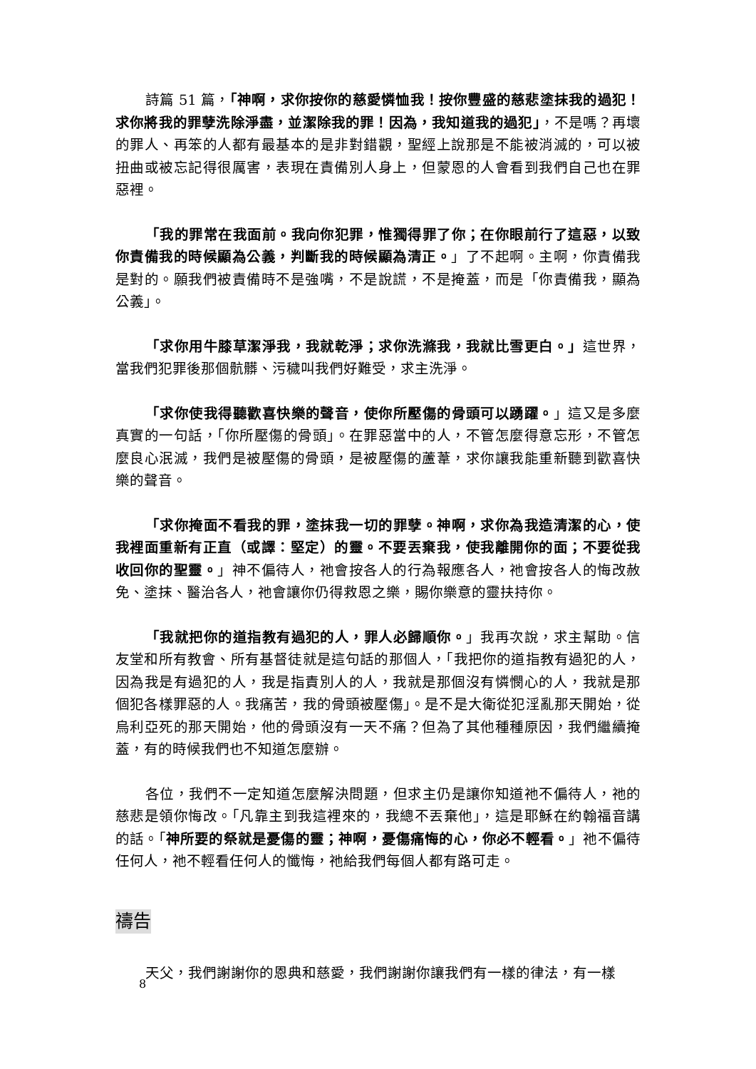詩篇 51 篇，「神啊，求你按你的慈愛憐恤我！按你豐盛的慈悲塗抹我的過犯！求你將我的罪孽洗除淨盡，並潔除我的罪！因為，我知道我的過犯」，不是嗎？再壞的罪人、再笨的人都有最基本的是非對錯觀，聖經上說那是不能被消滅的，可以被扭曲或被忘記得很厲害，表現在責備別人身上，但蒙恩的人會看到我們自己也在罪惡裡。
「我的罪常在我面前。我向你犯罪，惟獨得罪了你；在你眼前行了這惡，以致你責備我的時候顯為公義，判斷我的時候顯為清正。」了不起啊。主啊，你責備我是對的。願我們被責備時不是強嘴，不是說謊，不是掩蓋，而是「你責備我，顯為公義」。
「求你用牛膝草潔淨我，我就乾淨；求你洗滌我，我就比雪更白。」這世界，當我們犯罪後那個骯髒、污穢叫我們好難受，求主洗淨。
「求你使我得聽歡喜快樂的聲音，使你所壓傷的骨頭可以踴躍。」這又是多麼真實的一句話，「你所壓傷的骨頭」。在罪惡當中的人，不管怎麼得意忘形，不管怎麼良心泯滅，我們是被壓傷的骨頭，是被壓傷的蘆葦，求你讓我能重新聽到歡喜快樂的聲音。
「求你掩面不看我的罪，塗抹我一切的罪孽。神啊，求你為我造清潔的心，使我裡面重新有正直（或譯：堅定）的靈。不要丟棄我，使我離開你的面；不要從我收回你的聖靈。」神不偏待人，祂會按各人的行為報應各人，祂會按各人的悔改赦免、塗抹、醫治各人，祂會讓你仍得救恩之樂，賜你樂意的靈扶持你。
「我就把你的道指教有過犯的人，罪人必歸順你。」我再次說，求主幫助。信友堂和所有教會、所有基督徒就是這句話的那個人，「我把你的道指教有過犯的人，因為我是有過犯的人，我是指責別人的人，我就是那個沒有憐憫心的人，我就是那個犯各樣罪惡的人。我痛苦，我的骨頭被壓傷」。是不是大衛從犯淫亂那天開始，從烏利亞死的那天開始，他的骨頭沒有一天不痛？但為了其他種種原因，我們繼續掩蓋，有的時候我們也不知道怎麼辦。
各位，我們不一定知道怎麼解決問題，但求主仍是讓你知道祂不偏待人，祂的慈悲是領你悔改。「凡靠主到我這裡來的，我總不丟棄他」，這是耶穌在約翰福音講的話。「神所要的祭就是憂傷的靈；神啊，憂傷痛悔的心，你必不輕看。」祂不偏待任何人，祂不輕看任何人的懺悔，祂給我們每個人都有路可走。
禱告
天父，我們謝謝你的恩典和慈愛，我們謝謝你讓我們有一樣的律法，有一樣
8